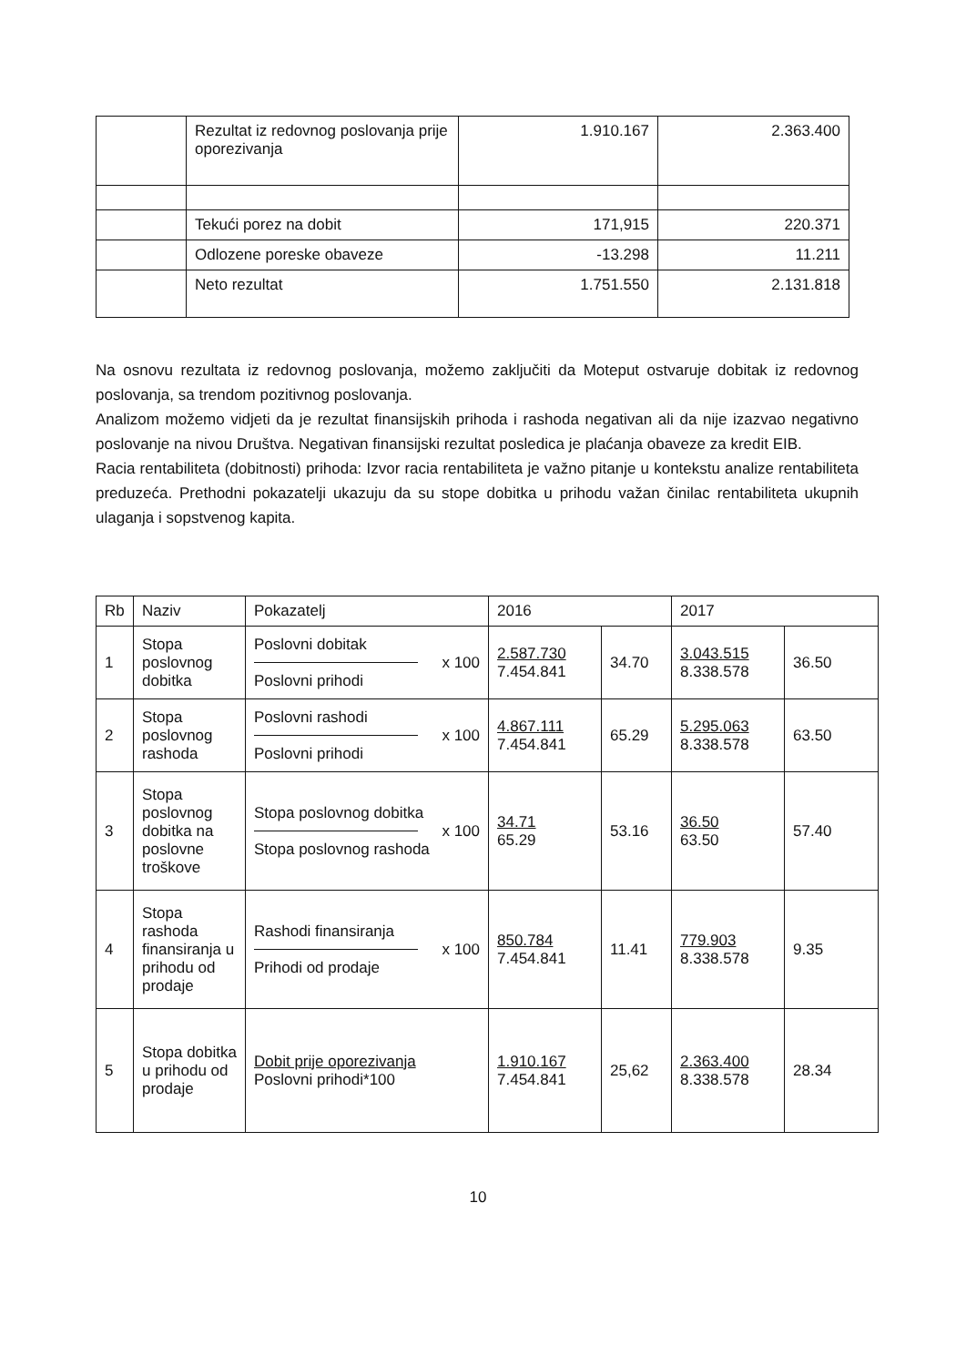| | Rezultat iz redovnog poslovanja prije oporezivanja | 1.910.167 | 2.363.400 |
| | Tekući porez na dobit | 171,915 | 220.371 |
| | Odlozene poreske obaveze | -13.298 | 11.211 |
| | Neto rezultat | 1.751.550 | 2.131.818 |
Na osnovu rezultata iz redovnog poslovanja, možemo zaključiti da Moteput ostvaruje dobitak iz redovnog poslovanja, sa trendom pozitivnog poslovanja.
Analizom možemo vidjeti da je rezultat finansijskih prihoda i rashoda negativan ali da nije izazvao negativno poslovanje na nivou Društva. Negativan finansijski rezultat posledica je plaćanja obaveze za kredit EIB.
Racia rentabiliteta (dobitnosti) prihoda: Izvor racia rentabiliteta je važno pitanje u kontekstu analize rentabiliteta preduzeća. Prethodni pokazatelji ukazuju da su stope dobitka u prihodu važan činilac rentabiliteta ukupnih ulaganja i sopstvenog kapita.
| Rb | Naziv | Pokazatelj | 2016 | | 2017 | |
| 1 | Stopa poslovnog dobitka | Poslovni dobitak x 100 Poslovni prihodi | 2.587.730 7.454.841 | 34.70 | 3.043.515 8.338.578 | 36.50 |
| 2 | Stopa poslovnog rashoda | Poslovni rashodi x 100 Poslovni prihodi | 4.867.111 7.454.841 | 65.29 | 5.295.063 8.338.578 | 63.50 |
| 3 | Stopa poslovnog dobitka na poslovne troškove | Stopa poslovnog dobitka x 100 Stopa poslovnog rashoda | 34.71 65.29 | 53.16 | 36.50 63.50 | 57.40 |
| 4 | Stopa rashoda finansiranja u prihodu od prodaje | Rashodi finansiranja x 100 Prihodi od prodaje | 850.784 7.454.841 | 11.41 | 779.903 8.338.578 | 9.35 |
| 5 | Stopa dobitka u prihodu od prodaje | Dobit prije oporezivanja Poslovni prihodi*100 | 1.910.167 7.454.841 | 25,62 | 2.363.400 8.338.578 | 28.34 |
10